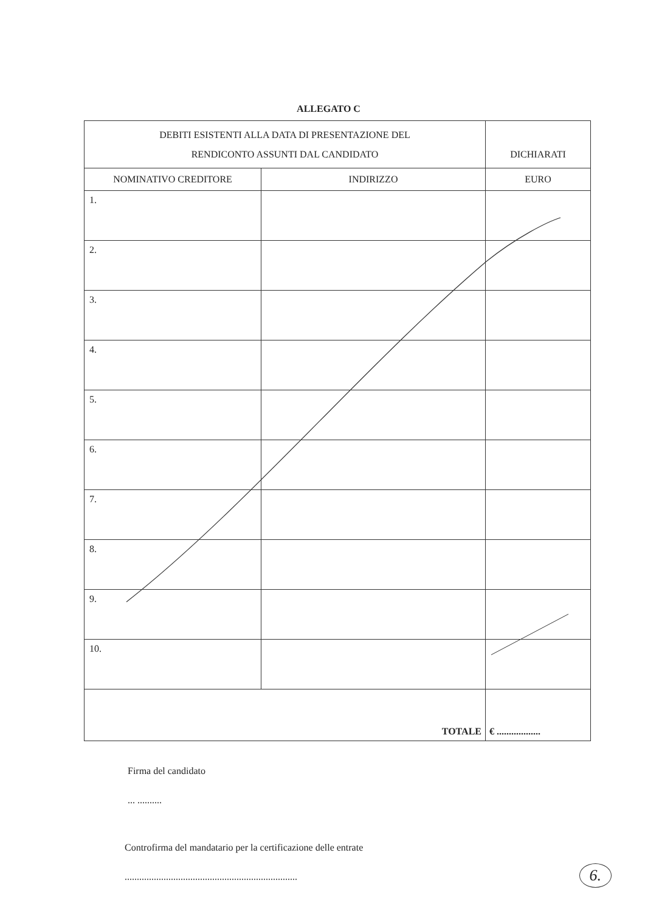ALLEGATO C
| DEBITI ESISTENTI ALLA DATA DI PRESENTAZIONE DEL RENDICONTO ASSUNTI DAL CANDIDATO | | DICHIARATI |
| NOMINATIVO CREDITORE | INDIRIZZO | EURO |
| 1. | | |
| 2. | | |
| 3. | | |
| 4. | | |
| 5. | | |
| 6. | | |
| 7. | | |
| 8. | | |
| 9. | | |
| 10. | | |
| TOTALE | | € .................. |
Firma del candidato
... ..........
Controfirma del mandatario per la certificazione delle entrate
.......................................................................
6.